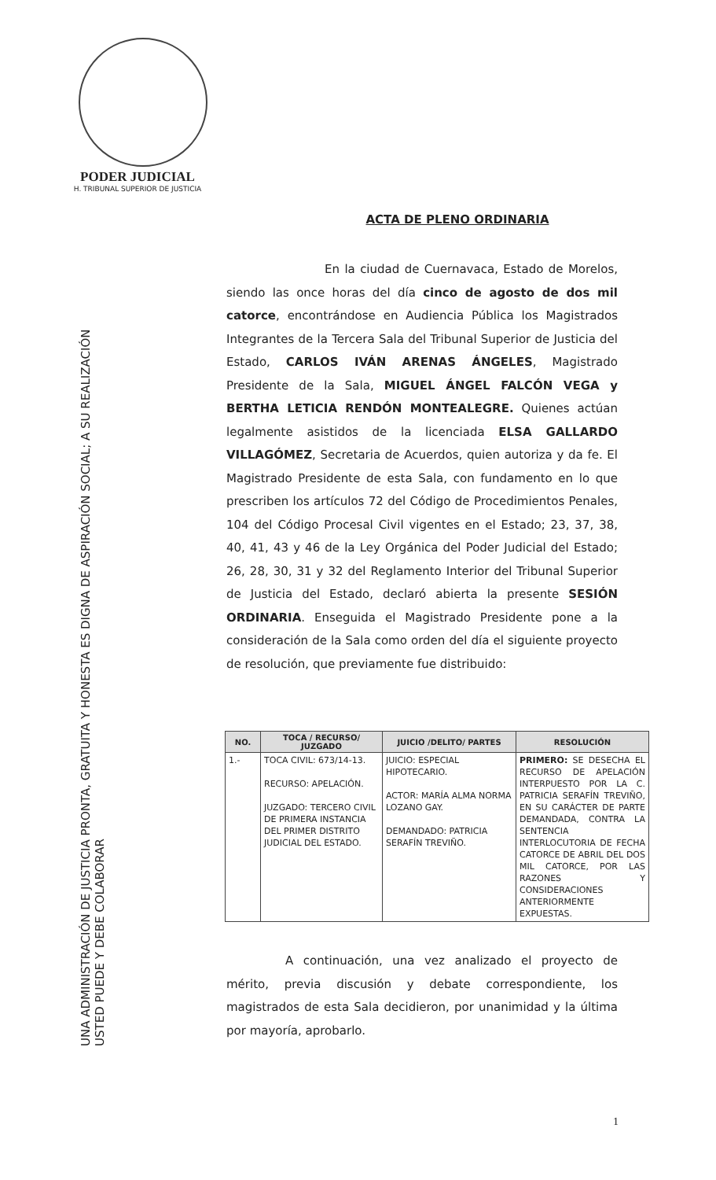PODER JUDICIAL
H. TRIBUNAL SUPERIOR DE JUSTICIA
UNA ADMINISTRACIÓN DE JUSTICIA PRONTA, GRATUITA Y HONESTA ES DIGNA DE ASPIRACIÓN SOCIAL; A SU REALIZACIÓN USTED PUEDE Y DEBE COLABORAR
ACTA DE PLENO ORDINARIA
En la ciudad de Cuernavaca, Estado de Morelos, siendo las once horas del día cinco de agosto de dos mil catorce, encontrándose en Audiencia Pública los Magistrados Integrantes de la Tercera Sala del Tribunal Superior de Justicia del Estado, CARLOS IVÁN ARENAS ÁNGELES, Magistrado Presidente de la Sala, MIGUEL ÁNGEL FALCÓN VEGA y BERTHA LETICIA RENDÓN MONTEALEGRE. Quienes actúan legalmente asistidos de la licenciada ELSA GALLARDO VILLAGÓMEZ, Secretaria de Acuerdos, quien autoriza y da fe. El Magistrado Presidente de esta Sala, con fundamento en lo que prescriben los artículos 72 del Código de Procedimientos Penales, 104 del Código Procesal Civil vigentes en el Estado; 23, 37, 38, 40, 41, 43 y 46 de la Ley Orgánica del Poder Judicial del Estado; 26, 28, 30, 31 y 32 del Reglamento Interior del Tribunal Superior de Justicia del Estado, declaró abierta la presente SESIÓN ORDINARIA. Enseguida el Magistrado Presidente pone a la consideración de la Sala como orden del día el siguiente proyecto de resolución, que previamente fue distribuido:
| NO. | TOCA / RECURSO/ JUZGADO | JUICIO /DELITO/ PARTES | RESOLUCIÓN |
| --- | --- | --- | --- |
| 1.- | TOCA CIVIL: 673/14-13. RECURSO: APELACIÓN. JUZGADO: TERCERO CIVIL DE PRIMERA INSTANCIA DEL PRIMER DISTRITO JUDICIAL DEL ESTADO. | JUICIO: ESPECIAL HIPOTECARIO. ACTOR: MARÍA ALMA NORMA LOZANO GAY. DEMANDADO: PATRICIA SERAFÍN TREVIÑO. | PRIMERO: SE DESECHA EL RECURSO DE APELACIÓN INTERPUESTO POR LA C. PATRICIA SERAFÍN TREVIÑO, EN SU CARÁCTER DE PARTE DEMANDADA, CONTRA LA SENTENCIA INTERLOCUTORIA DE FECHA CATORCE DE ABRIL DEL DOS MIL CATORCE, POR LAS RAZONES Y CONSIDERACIONES ANTERIORMENTE EXPUESTAS. |
A continuación, una vez analizado el proyecto de mérito, previa discusión y debate correspondiente, los magistrados de esta Sala decidieron, por unanimidad y la última por mayoría, aprobarlo.
1